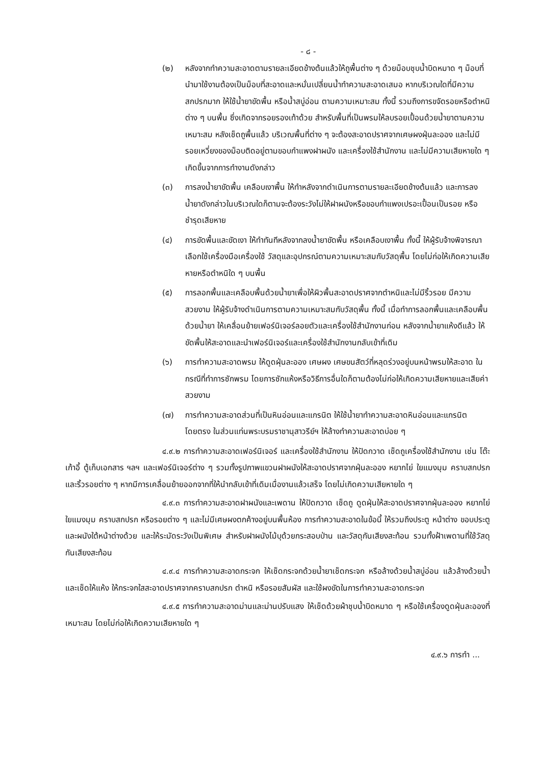- ๘ -
(๒) หลังจากทำความสะอาดตามรายละเอียดข้างต้นแล้วให้ถูพื้นต่าง ๆ ด้วยม็อบชุบน้ำบิดหมาด ๆ ม็อบที่นำมาใช้งานต้องเป็นม็อบที่สะอาดและหมั่นเปลี่ยนน้ำทำความสะอาดเสมอ หากบริเวณใดที่มีความสกปรกมาก ให้ใช้น้ำยาขัดพื้น หรือน้ำสบู่อ่อน ตามความเหมาะสม ทั้งนี้ รวมถึงการขจัดรอยหรือตำหนิต่าง ๆ บนพื้น ซึ่งเกิดจากรอยรองเท้าด้วย สำหรับพื้นที่เป็นพรมให้ลบรอยเปื้อนด้วยน้ำยาตามความเหมาะสม หลังเช็ดถูพื้นแล้ว บริเวณพื้นที่ต่าง ๆ จะต้องสะอาดปราศจากเศษผงฝุ่นละออง และไม่มีรอยเหวี่ยงของม็อบติดอยู่ตามขอบกำแพงฝาผนัง และเครื่องใช้สำนักงาน และไม่มีความเสียหายใด ๆ เกิดขึ้นจากการทำงานดังกล่าว
(๓) การลงน้ำยาขัดพื้น เคลือบเงาพื้น ให้ทำหลังจากดำเนินการตามรายละเอียดข้างต้นแล้ว และการลงน้ำยาดังกล่าวในบริเวณใดก็ตามจะต้องระวังไม่ให้ฝาผนังหรือขอบกำแพงเปรอะเปื้อนเป็นรอย หรือชำรุดเสียหาย
(๔) การขัดพื้นและขัดเงา ให้ทำทันทีหลังจากลงน้ำยาขัดพื้น หรือเคลือบเงาพื้น ทั้งนี้ ให้ผู้รับจ้างพิจารณาเลือกใช้เครื่องมือเครื่องใช้ วัสดุและอุปกรณ์ตามความเหมาะสมกับวัสดุพื้น โดยไม่ก่อให้เกิดความเสียหายหรือตำหนิใด ๆ บนพื้น
(๕) การลอกพื้นและเคลือบพื้นด้วยน้ำยาเพื่อให้ผิวพื้นสะอาดปราศจากตำหนิและไม่มีริ้วรอย มีความสวยงาม ให้ผู้รับจ้างดำเนินการตามความเหมาะสมกับวัสดุพื้น ทั้งนี้ เมื่อทำการลอกพื้นและเคลือบพื้นด้วยน้ำยา ให้เคลื่อนย้ายเฟอร์นิเจอร์ลอยตัวและเครื่องใช้สำนักงานก่อน หลังจากน้ำยาแห้งดีแล้ว ให้ขัดพื้นให้สะอาดและนำเฟอร์นิเจอร์และเครื่องใช้สำนักงานกลับเข้าที่เดิม
(๖) การทำความสะอาดพรม ให้ดูดฝุ่นละออง เศษผง เศษขนสัตว์ที่หลุดร่วงอยู่บนหน้าพรมให้สะอาด ในกรณีที่ทำการซักพรม โดยการซักแห้งหรือวิธีการอื่นใดก็ตามต้องไม่ก่อให้เกิดความเสียหายและเสียค่าสวยงาม
(๗) การทำความสะอาดส่วนที่เป็นหินอ่อนและแกรนิต ให้ใช้น้ำยาทำความสะอาดหินอ่อนและแกรนิตโดยตรง ในส่วนแท่นพระบรมราชานุสาวรีย์ฯ ให้ล้างทำความสะอาดบ่อย ๆ
๔.๙.๒ การทำความสะอาดเฟอร์นิเจอร์ และเครื่องใช้สำนักงาน ให้ปัดกวาด เช็ดถูเครื่องใช้สำนักงาน เช่น โต๊ะ เก้าอี้ ตู้เก็บเอกสาร ฯลฯ และเฟอร์นิเจอร์ต่าง ๆ รวมทั้งรูปภาพแขวนฝาผนังให้สะอาดปราศจากฝุ่นละออง หยากไย่ ใยแมงมุม คราบสกปรก และริ้วรอยต่าง ๆ หากมีการเคลื่อนย้ายออกจากที่ให้นำกลับเข้าที่เดิมเมื่องานแล้วเสร็จ โดยไม่เกิดความเสียหายใด ๆ
๔.๙.๓ การทำความสะอาดฝาผนังและเพดาน ให้ปัดกวาด เช็ดถู ดูดฝุ่นให้สะอาดปราศจากฝุ่นละออง หยากไย่ ใยแมงมุม คราบสกปรก หรือรอยต่าง ๆ และไม่มีเศษผงตกค้างอยู่บนพื้นห้อง การทำความสะอาดในข้อนี้ ให้รวมถึงประตู หน้าต่าง ขอบประตูและผนังใต้หน้าต่างด้วย และให้ระมัดระวังเป็นพิเศษ สำหรับฝาผนังไม้บุด้วยกระสอบป่าน และวัสดุกันเสียงสะท้อน รวมทั้งฝ้าเพดานที่ใช้วัสดุกันเสียงสะท้อน
๔.๙.๔ การทำความสะอาดกระจก ให้เช็ดกระจกด้วยน้ำยาเช็ดกระจก หรือล้างด้วยน้ำสบู่อ่อน แล้วล้างด้วยน้ำและเช็ดให้แห้ง ให้กระจกใสสะอาดปราศจากคราบสกปรก ตำหนิ หรือรอยสัมผัส และใช้ผงขัดในการทำความสะอาดกระจก
๔.๙.๕ การทำความสะอาดม่านและม่านปรับแสง ให้เช็ดด้วยผ้าชุบน้ำบิดหมาด ๆ หรือใช้เครื่องดูดฝุ่นละอองที่เหมาะสม โดยไม่ก่อให้เกิดความเสียหายใด ๆ
๔.๙.๖ การทำ ...